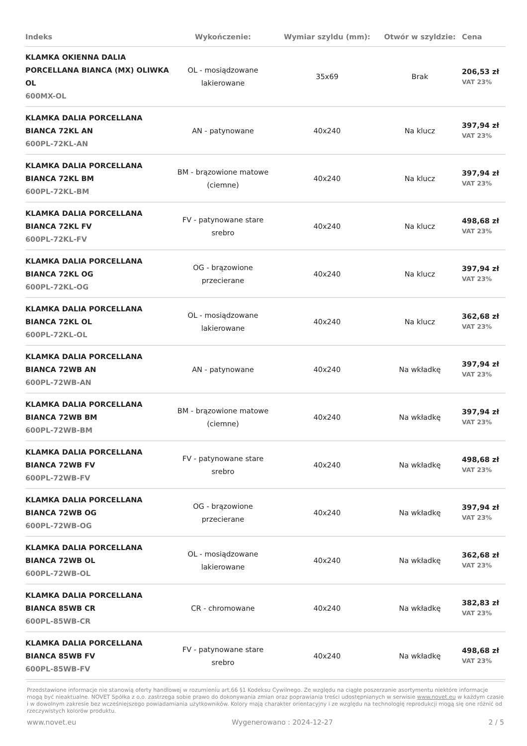| Indeks | Wykończenie: | Wymiar szyldu (mm): | Otwór w szyldzie: | Cena |
| --- | --- | --- | --- | --- |
| KLAMKA OKIENNA DALIA PORCELLANA BIANCA (MX) OLIWKA OL 600MX-OL | OL - mosiądzowane lakierowane | 35x69 | Brak | 206,53 zł VAT 23% |
| KLAMKA DALIA PORCELLANA BIANCA 72KL AN 600PL-72KL-AN | AN - patynowane | 40x240 | Na klucz | 397,94 zł VAT 23% |
| KLAMKA DALIA PORCELLANA BIANCA 72KL BM 600PL-72KL-BM | BM - brązowione matowe (ciemne) | 40x240 | Na klucz | 397,94 zł VAT 23% |
| KLAMKA DALIA PORCELLANA BIANCA 72KL FV 600PL-72KL-FV | FV - patynowane stare srebro | 40x240 | Na klucz | 498,68 zł VAT 23% |
| KLAMKA DALIA PORCELLANA BIANCA 72KL OG 600PL-72KL-OG | OG - brązowione przecierane | 40x240 | Na klucz | 397,94 zł VAT 23% |
| KLAMKA DALIA PORCELLANA BIANCA 72KL OL 600PL-72KL-OL | OL - mosiądzowane lakierowane | 40x240 | Na klucz | 362,68 zł VAT 23% |
| KLAMKA DALIA PORCELLANA BIANCA 72WB AN 600PL-72WB-AN | AN - patynowane | 40x240 | Na wkładkę | 397,94 zł VAT 23% |
| KLAMKA DALIA PORCELLANA BIANCA 72WB BM 600PL-72WB-BM | BM - brązowione matowe (ciemne) | 40x240 | Na wkładkę | 397,94 zł VAT 23% |
| KLAMKA DALIA PORCELLANA BIANCA 72WB FV 600PL-72WB-FV | FV - patynowane stare srebro | 40x240 | Na wkładkę | 498,68 zł VAT 23% |
| KLAMKA DALIA PORCELLANA BIANCA 72WB OG 600PL-72WB-OG | OG - brązowione przecierane | 40x240 | Na wkładkę | 397,94 zł VAT 23% |
| KLAMKA DALIA PORCELLANA BIANCA 72WB OL 600PL-72WB-OL | OL - mosiądzowane lakierowane | 40x240 | Na wkładkę | 362,68 zł VAT 23% |
| KLAMKA DALIA PORCELLANA BIANCA 85WB CR 600PL-85WB-CR | CR - chromowane | 40x240 | Na wkładkę | 382,83 zł VAT 23% |
| KLAMKA DALIA PORCELLANA BIANCA 85WB FV 600PL-85WB-FV | FV - patynowane stare srebro | 40x240 | Na wkładkę | 498,68 zł VAT 23% |
Przedstawione informacje nie stanowią oferty handlowej w rozumieniu art.66 §1 Kodeksu Cywilnego. Ze względu na ciągłe poszerzanie asortymentu niektóre informacje mogą być nieaktualne. NOVET Spółka z o.o. zastrzega sobie prawo do dokonywania zmian oraz poprawiania treści udostępnianych w serwisie www.novet.eu w każdym czasie i w dowolnym zakresie bez wcześniejszego powiadamiania użytkowników. Kolory mają charakter orientacyjny i ze względu na technologię reprodukcji mogą się one różnić od rzeczywistych kolorów produktu.
www.novet.eu Wygenerowano : 2024-12-27 2 / 5